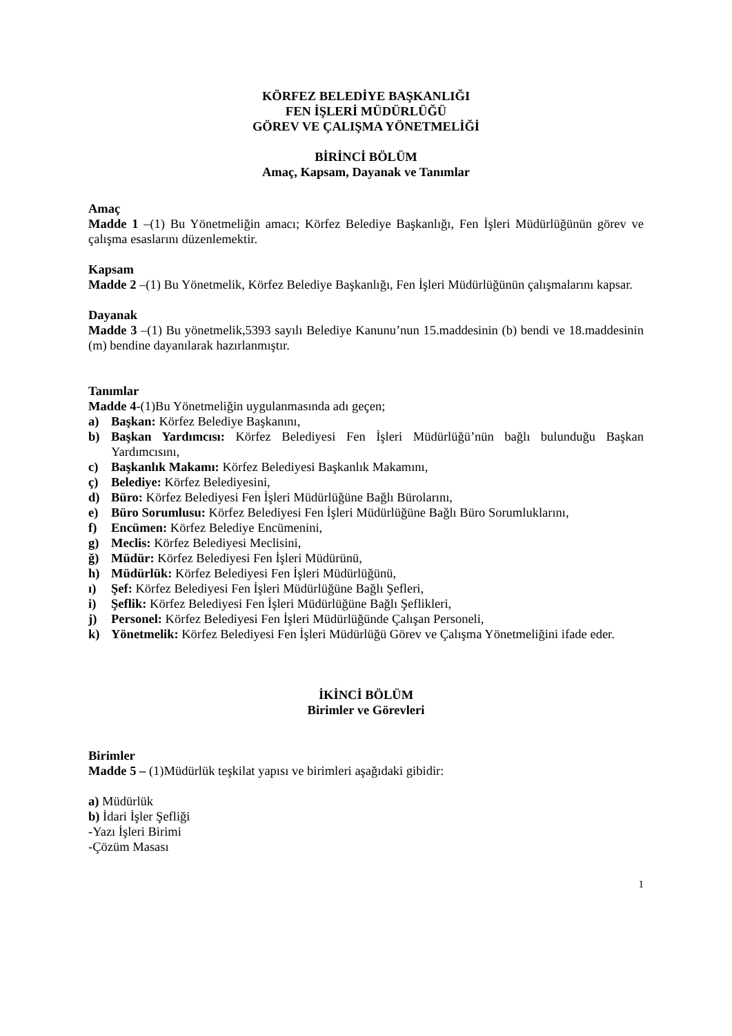KÖRFEZ BELEDİYE BAŞKANLIĞI
FEN İŞLERİ MÜDÜRLÜĞÜ
GÖREV VE ÇALIŞMA YÖNETMELİĞİ
BİRİNCİ BÖLÜM
Amaç, Kapsam, Dayanak ve Tanımlar
Amaç
Madde 1 –(1) Bu Yönetmeliğin amacı; Körfez Belediye Başkanlığı, Fen İşleri Müdürlüğünün görev ve çalışma esaslarını düzenlemektir.
Kapsam
Madde 2 –(1) Bu Yönetmelik, Körfez Belediye Başkanlığı, Fen İşleri Müdürlüğünün çalışmalarını kapsar.
Dayanak
Madde 3 –(1) Bu yönetmelik,5393 sayılı Belediye Kanunu’nun 15.maddesinin (b) bendi ve 18.maddesinin (m) bendine dayanılarak hazırlanmıştır.
Tanımlar
Madde 4-(1)Bu Yönetmeliğin uygulanmasında adı geçen;
a) Başkan: Körfez Belediye Başkanını,
b) Başkan Yardımcısı: Körfez Belediyesi Fen İşleri Müdürlüğü’nün bağlı bulunduğu Başkan Yardımcısını,
c) Başkanlık Makamı: Körfez Belediyesi Başkanlık Makamını,
ç) Belediye: Körfez Belediyesini,
d) Büro: Körfez Belediyesi Fen İşleri Müdürlüğüne Bağlı Bürolarını,
e) Büro Sorumlusu: Körfez Belediyesi Fen İşleri Müdürlüğüne Bağlı Büro Sorumluklarını,
f) Encümen: Körfez Belediye Encümenini,
g) Meclis: Körfez Belediyesi Meclisini,
ğ) Müdür: Körfez Belediyesi Fen İşleri Müdürünü,
h) Müdürlük: Körfez Belediyesi Fen İşleri Müdürlüğünü,
ı) Şef: Körfez Belediyesi Fen İşleri Müdürlüğüne Bağlı Şefleri,
i) Şeflik: Körfez Belediyesi Fen İşleri Müdürlüğüne Bağlı Şeflikleri,
j) Personel: Körfez Belediyesi Fen İşleri Müdürlüğünde Çalışan Personeli,
k) Yönetmelik: Körfez Belediyesi Fen İşleri Müdürlüğü Görev ve Çalışma Yönetmeliğini ifade eder.
İKİNCİ BÖLÜM
Birimler ve Görevleri
Birimler
Madde 5 – (1)Müdürlük teşkilat yapısı ve birimleri aşağıdaki gibidir:
a) Müdürlük
b) İdari İşler Şefliği
-Yazı İşleri Birimi
-Çözüm Masası
1